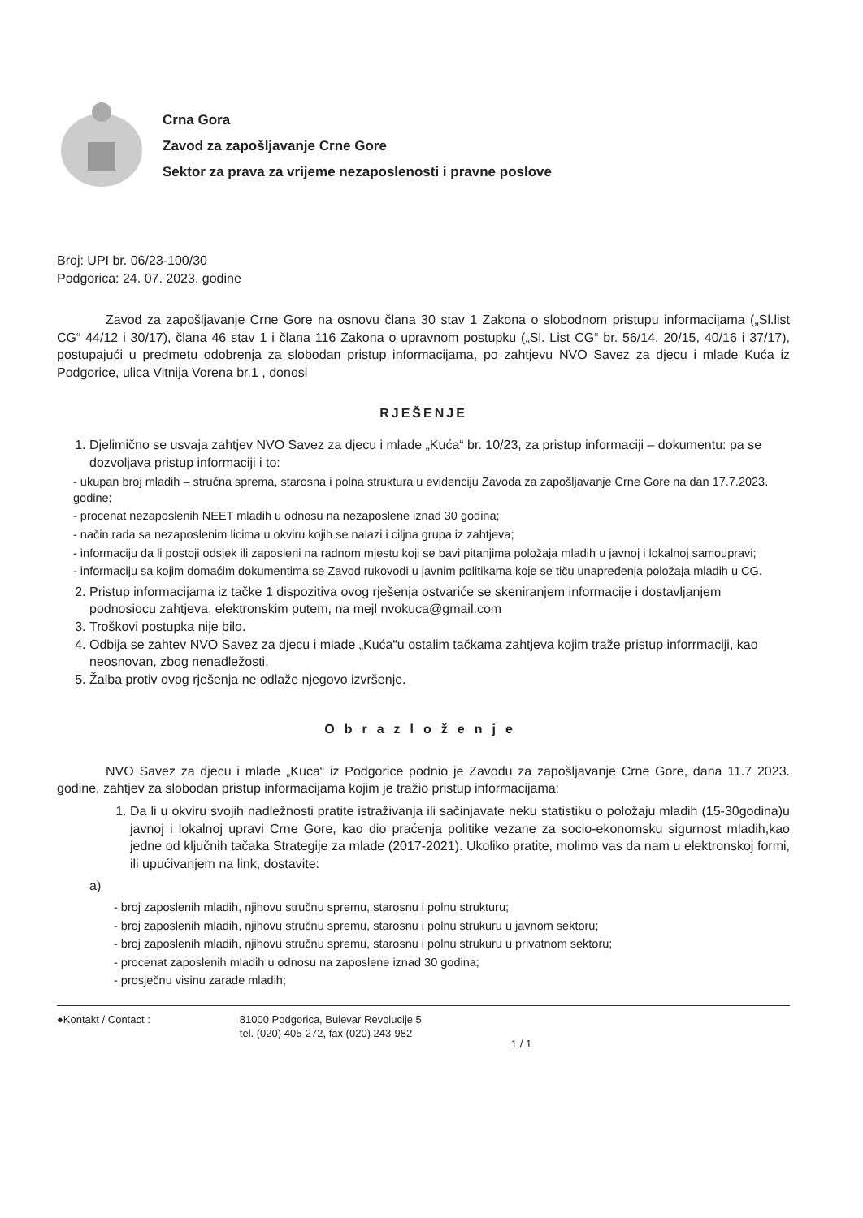Crna Gora
Zavod za zapošljavanje Crne Gore
Sektor za prava za vrijeme nezaposlenosti i pravne poslove
Broj: UPI br. 06/23-100/30
Podgorica: 24. 07. 2023. godine
Zavod za zapošljavanje Crne Gore na osnovu člana 30 stav 1 Zakona o slobodnom pristupu informacijama („Sl.list CG“ 44/12 i 30/17), člana 46 stav 1 i člana 116 Zakona o upravnom postupku („Sl. List CG“ br. 56/14, 20/15, 40/16 i 37/17), postupajući u predmetu odobrenja za slobodan pristup informacijama, po zahtjevu NVO Savez za djecu i mlade Kuća iz Podgorice, ulica Vitnija Vorena br.1 , donosi
RJEŠENJE
1. Djelimično se usvaja zahtjev NVO Savez za djecu i mlade „Kuća“ br. 10/23, za pristup informaciji – dokumentu: pa se dozvoljava pristup informaciji i to:
- ukupan broj mladih – stručna sprema, starosna i polna struktura u evidenciju Zavoda za zapošljavanje Crne Gore na dan 17.7.2023. godine;
- procenat nezaposlenih NEET mladih u odnosu na nezaposlene iznad 30 godina;
- način rada sa nezaposlenim licima u okviru kojih se nalazi i ciljna grupa iz zahtjeva;
- informaciju da li postoji odsjek ili zaposleni na radnom mjestu koji se bavi pitanjima položaja mladih u javnoj i lokalnoj samoupravi;
- informaciju sa kojim domaćim dokumentima se Zavod rukovodi u javnim politikama koje se tiču unapređenja položaja mladih u CG.
2. Pristup informacijama iz tačke 1 dispozitiva ovog rješenja ostvariće se skeniranjem informacije i dostavljanjem podnosiocu zahtjeva, elektronskim putem, na mejl nvokuca@gmail.com
3. Troškovi postupka nije bilo.
4. Odbija se zahtev NVO Savez za djecu i mlade „Kuća“u ostalim tačkama zahtjeva kojim traže pristup inforrmaciji, kao neosnovan, zbog nenadležosti.
5. Žalba protiv ovog rješenja ne odlaže njegovo izvršenje.
Obrazloženje
NVO Savez za djecu i mlade „Kuca“ iz Podgorice podnio je Zavodu za zapošljavanje Crne Gore, dana 11.7 2023. godine, zahtjev za slobodan pristup informacijama kojim je tražio pristup informacijama:
1. Da li u okviru svojih nadležnosti pratite istraživanja ili sačinjavate neku statistiku o položaju mladih (15-30godina)u javnoj i lokalnoj upravi Crne Gore, kao dio praćenja politike vezane za socio-ekonomsku sigurnost mladih,kao jedne od ključnih tačaka Strategije za mlade (2017-2021). Ukoliko pratite, molimo vas da nam u elektronskoj formi, ili upućivanjem na link, dostavite:
a)
- broj zaposlenih mladih, njihovu stručnu spremu, starosnu i polnu strukturu;
- broj zaposlenih mladih, njihovu stručnu spremu, starosnu i polnu strukuru u javnom sektoru;
- broj zaposlenih mladih, njihovu stručnu spremu, starosnu i polnu strukuru u privatnom sektoru;
- procenat zaposlenih mladih u odnosu na zaposlene iznad 30 godina;
- prosječnu visinu zarade mladih;
●Kontakt / Contact : 81000 Podgorica, Bulevar Revolucije 5
tel. (020) 405-272, fax (020) 243-982
1 / 1